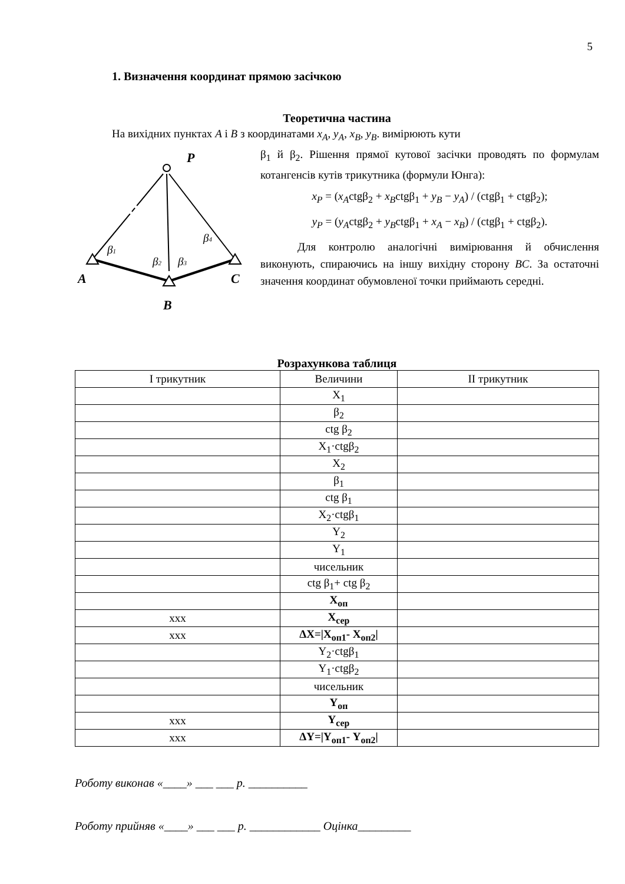5
1. Визначення координат прямою засічкою
Теоретична частина
На вихідних пунктах A і B з координатами x<sub>A</sub>, y<sub>A</sub>, x<sub>B</sub>, y<sub>B</sub>. вимірюють кути
P
A
C
B
β1
β2
β3
β4
β<sub>1</sub> й β<sub>2</sub>. Рішення прямої кутової засічки проводять по формулам котангенсів кутів трикутника (формули Юнга):
x<sub>P</sub> = (x<sub>A</sub>ctgβ<sub>2</sub> + x<sub>B</sub>ctgβ<sub>1</sub> + y<sub>B</sub> − y<sub>A</sub>) / (ctgβ<sub>1</sub> + ctgβ<sub>2</sub>);
y<sub>P</sub> = (y<sub>A</sub>ctgβ<sub>2</sub> + y<sub>B</sub>ctgβ<sub>1</sub> + x<sub>A</sub> − x<sub>B</sub>) / (ctgβ<sub>1</sub> + ctgβ<sub>2</sub>).
Для контролю аналогічні вимірювання й обчислення виконують, спираючись на іншу вихідну сторону BC. За остаточні значення координат обумовленої точки приймають середні.
Розрахункова таблиця
| І трикутник | Величини | ІІ трикутник |
| --- | --- | --- |
| | X<sub>1</sub> | |
| | β<sub>2</sub> | |
| | ctg β<sub>2</sub> | |
| | X<sub>1</sub>·ctgβ<sub>2</sub> | |
| | X<sub>2</sub> | |
| | β<sub>1</sub> | |
| | ctg β<sub>1</sub> | |
| | X<sub>2</sub>·ctgβ<sub>1</sub> | |
| | Y<sub>2</sub> | |
| | Y<sub>1</sub> | |
| | чисельник | |
| | ctg β<sub>1</sub>+ ctg β<sub>2</sub> | |
| | X<sub>оп</sub> | |
| ххх | X<sub>сер</sub> | |
| ххх | ΔX=/X<sub>оп1</sub>- X<sub>оп2</sub>/ | |
| | Y<sub>2</sub>·ctgβ<sub>1</sub> | |
| | Y<sub>1</sub>·ctgβ<sub>2</sub> | |
| | чисельник | |
| | Y<sub>оп</sub> | |
| ххх | Y<sub>сер</sub> | |
| ххх | ΔY=/Y<sub>оп1</sub>- Y<sub>оп2</sub>/ | |
Роботу виконав «____» ___ ___ р. __________
Роботу прийняв «____» ___ ___ р. ____________ Оцінка_________